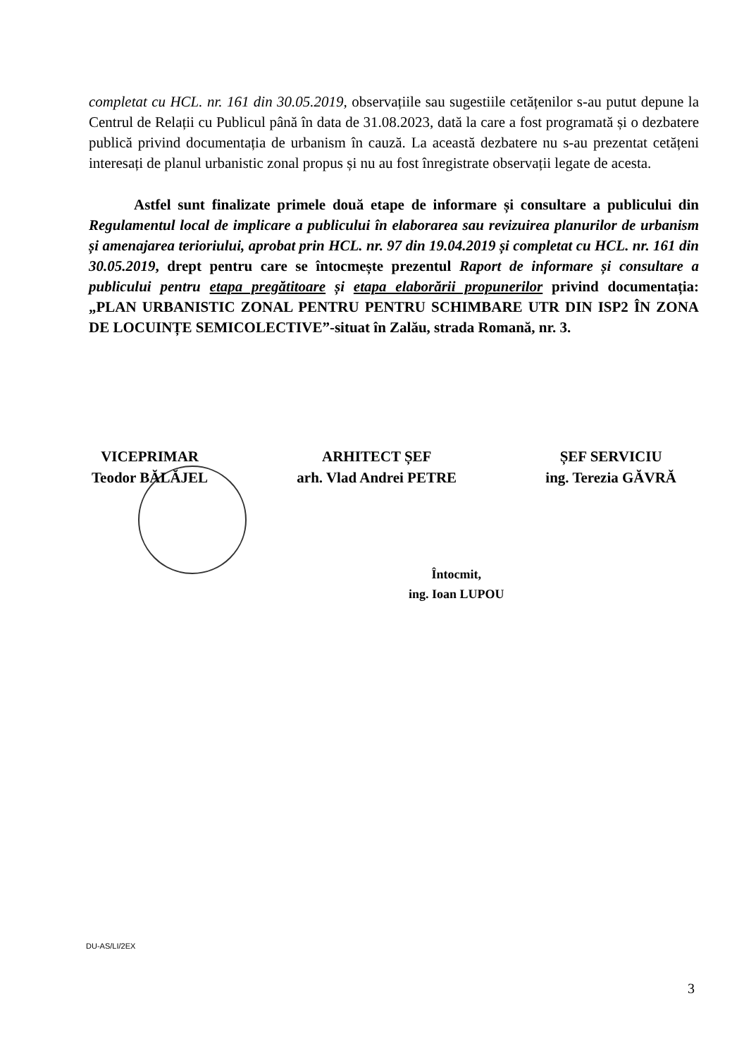completat cu HCL. nr. 161 din 30.05.2019, observațiile sau sugestiile cetățenilor s-au putut depune la Centrul de Relații cu Publicul până în data de 31.08.2023, dată la care a fost programată și o dezbatere publică privind documentația de urbanism în cauză. La această dezbatere nu s-au prezentat cetățeni interesați de planul urbanistic zonal propus și nu au fost înregistrate observații legate de acesta.
Astfel sunt finalizate primele două etape de informare și consultare a publicului din Regulamentul local de implicare a publicului în elaborarea sau revizuirea planurilor de urbanism și amenajarea terioriului, aprobat prin HCL. nr. 97 din 19.04.2019 și completat cu HCL. nr. 161 din 30.05.2019, drept pentru care se întocmește prezentul Raport de informare și consultare a publicului pentru etapa pregătitoare și etapa elaborării propunerilor privind documentația: „PLAN URBANISTIC ZONAL PENTRU PENTRU SCHIMBARE UTR DIN ISP2 ÎN ZONA DE LOCUINȚE SEMICOLECTIVE”-situat în Zalău, strada Romană, nr. 3.
VICEPRIMAR
Teodor BĂLĂJEL
ARHITECT ȘEF
arh. Vlad Andrei PETRE
ȘEF SERVICIU
ing. Terezia GĂVRĂ
Întocmit,
ing. Ioan LUPOU
DU-AS/LI/2EX
3